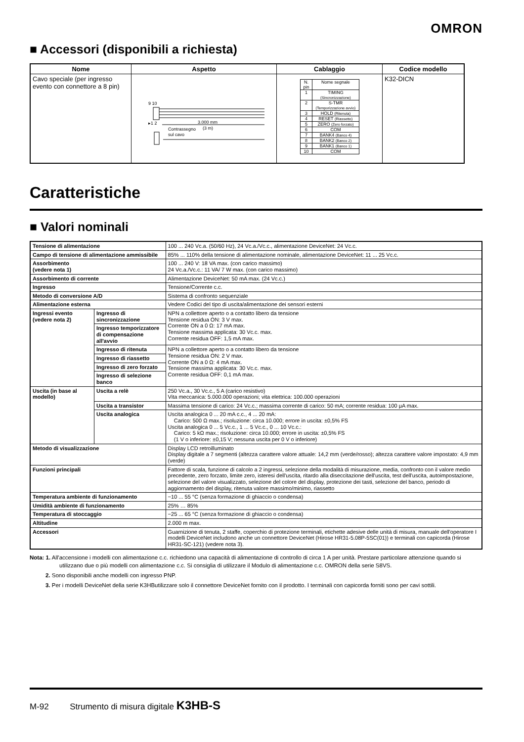OMRON
■ Accessori (disponibili a richiesta)
| Nome | Aspetto | Cablaggio | Codice modello |
| --- | --- | --- | --- |
| Cavo speciale (per ingresso evento con connettore a 8 pin) | 9 10 ▸1 2 3.000 mm (3 m) Contrassegno sul cavo | / N. pin / Nome segnale / / 1 / TIMING (Sincronizzazione) / / 2 / S-TMR (Temporizzazione avvio) / / 3 / HOLD (Ritenuta) / / 4 / RESET (Riassetto) / / 5 / ZERO (Zero forzato) / / 6 / COM / / 7 / BANK4 (Banco 4) / / 8 / BANK2 (Banco 2) / / 9 / BANK1 (Banco 1) / / 10 / COM / | K32-DICN |
Caratteristiche
■ Valori nominali
| Tensione di alimentazione | | 100 ... 240 Vc.a. (50/60 Hz), 24 Vc.a./Vc.c., alimentazione DeviceNet: 24 Vc.c. |
| Campo di tensione di alimentazione ammissibile | | 85% ... 110% della tensione di alimentazione nominale, alimentazione DeviceNet: 11 ... 25 Vc.c. |
| Assorbimento (vedere nota 1) | | 100 ... 240 V: 18 VA max. (con carico massimo) 24 Vc.a./Vc.c.: 11 VA/ 7 W max. (con carico massimo) |
| Assorbimento di corrente | | Alimentazione DeviceNet: 50 mA max. (24 Vc.c.) |
| Ingresso | | Tensione/Corrente c.c. |
| Metodo di conversione A/D | | Sistema di confronto sequenziale |
| Alimentazione esterna | | Vedere Codici del tipo di uscita/alimentazione dei sensori esterni |
| Ingressi evento (vedere nota 2) | Ingresso di sincronizzazione | NPN a collettore aperto o a contatto libero da tensione Tensione residua ON: 3 V max. Corrente ON a 0 Ω: 17 mA max. Tensione massima applicata: 30 Vc.c. max. Corrente residua OFF: 1,5 mA max. |
| | Ingresso temporizzatore di compensazione all'avvio | |
| | Ingresso di ritenuta | NPN a collettore aperto o a contatto libero da tensione Tensione residua ON: 2 V max. Corrente ON a 0 Ω: 4 mA max. Tensione massima applicata: 30 Vc.c. max. Corrente residua OFF: 0,1 mA max. |
| | Ingresso di riassetto | |
| | Ingresso di zero forzato | |
| | Ingresso di selezione banco | |
| Uscita (in base al modello) | Uscita a relè | 250 Vc.a., 30 Vc.c., 5 A (carico resistivo) Vita meccanica: 5.000.000 operazioni; vita elettrica: 100.000 operazioni |
| | Uscita a transistor | Massima tensione di carico: 24 Vc.c.; massima corrente di carico: 50 mA; corrente residua: 100 μA max. |
| | Uscita analogica | Uscita analogica 0 ... 20 mA c.c., 4 ... 20 mA: Carico: 500 Ω max.; risoluzione: circa 10.000; errore in uscita: ±0,5% FS Uscita analogica 0 ... 5 Vc.c., 1 ... 5 Vc.c., 0 ... 10 Vc.c.: Carico: 5 kΩ max.; risoluzione: circa 10.000; errore in uscita: ±0,5% FS (1 V o inferiore: ±0,15 V; nessuna uscita per 0 V o inferiore) |
| Metodo di visualizzazione | | Display LCD retroilluminato Display digitale a 7 segmenti (altezza carattere valore attuale: 14,2 mm (verde/rosso); altezza carattere valore impostato: 4,9 mm (verde) |
| Funzioni principali | | Fattore di scala, funzione di calcolo a 2 ingressi, selezione della modalità di misurazione, media, confronto con il valore medio precedente, zero forzato, limite zero, isteresi dell'uscita, ritardo alla diseccitazione dell'uscita, test dell'uscita, autoimpostazione, selezione del valore visualizzato, selezione del colore del display, protezione dei tasti, selezione del banco, periodo di aggiornamento del display, ritenuta valore massimo/minimo, riassetto |
| Temperatura ambiente di funzionamento | | −10 ... 55 °C (senza formazione di ghiaccio o condensa) |
| Umidità ambiente di funzionamento | | 25% … 85% |
| Temperatura di stoccaggio | | −25 ... 65 °C (senza formazione di ghiaccio o condensa) |
| Altitudine | | 2.000 m max. |
| Accessori | | Guarnizione di tenuta, 2 staffe, coperchio di protezione terminali, etichette adesive delle unità di misura, manuale dell'operatore I modelli DeviceNet includono anche un connettore DeviceNet (Hirose HR31-5.08P-5SC(01)) e terminali con capicorda (Hirose HR31-SC-121) (vedere nota 3). |
Nota: 1. All'accensione i modelli con alimentazione c.c. richiedono una capacità di alimentazione di controllo di circa 1 A per unità. Prestare particolare attenzione quando si utilizzano due o più modelli con alimentazione c.c. Si consiglia di utilizzare il Modulo di alimentazione c.c. OMRON della serie S8VS.
2. Sono disponibili anche modelli con ingresso PNP.
3. Per i modelli DeviceNet della serie K3HButilizzare solo il connettore DeviceNet fornito con il prodotto. I terminali con capicorda forniti sono per cavi sottili.
M-92 Strumento di misura digitale K3HB-S